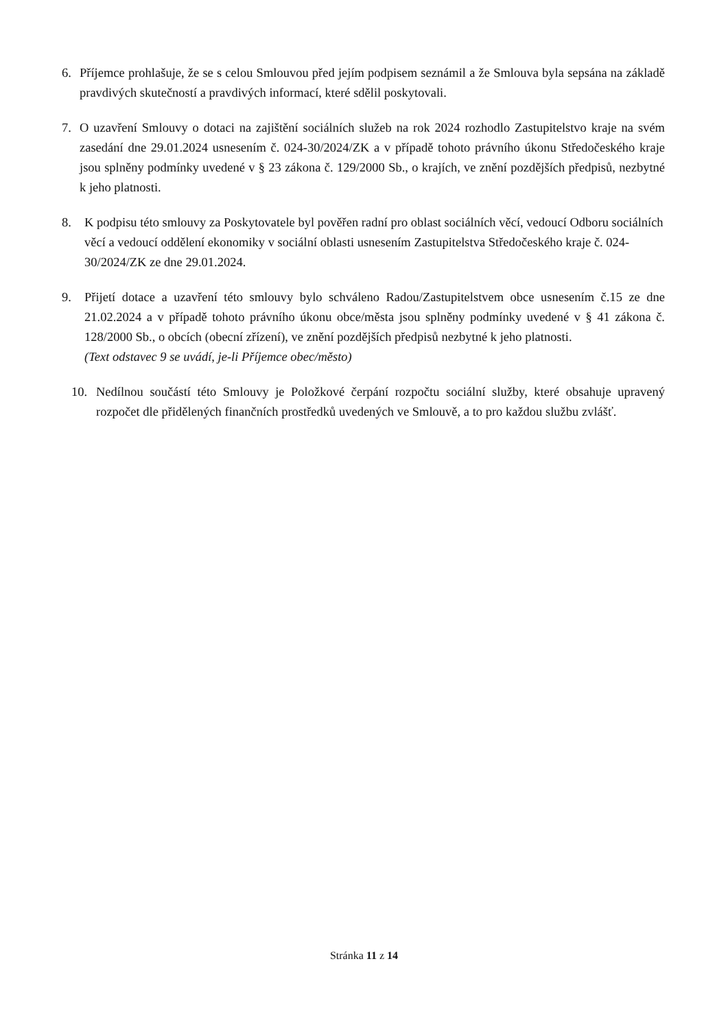6. Příjemce prohlašuje, že se s celou Smlouvou před jejím podpisem seznámil a že Smlouva byla sepsána na základě pravdivých skutečností a pravdivých informací, které sdělil poskytovali.
7. O uzavření Smlouvy o dotaci na zajištění sociálních služeb na rok 2024 rozhodlo Zastupitelstvo kraje na svém zasedání dne 29.01.2024 usnesením č. 024-30/2024/ZK a v případě tohoto právního úkonu Středočeského kraje jsou splněny podmínky uvedené v § 23 zákona č. 129/2000 Sb., o krajích, ve znění pozdějších předpisů, nezbytné k jeho platnosti.
8. K podpisu této smlouvy za Poskytovatele byl pověřen radní pro oblast sociálních věcí, vedoucí Odboru sociálních věcí a vedoucí oddělení ekonomiky v sociální oblasti usnesením Zastupitelstva Středočeského kraje č. 024-30/2024/ZK ze dne 29.01.2024.
9. Přijetí dotace a uzavření této smlouvy bylo schváleno Radou/Zastupitelstvem obce usnesením č.15 ze dne 21.02.2024 a v případě tohoto právního úkonu obce/města jsou splněny podmínky uvedené v § 41 zákona č. 128/2000 Sb., o obcích (obecní zřízení), ve znění pozdějších předpisů nezbytné k jeho platnosti.
(Text odstavec 9 se uvádí, je-li Příjemce obec/město)
10. Nedílnou součástí této Smlouvy je Položkové čerpání rozpočtu sociální služby, které obsahuje upravený rozpočet dle přidělených finančních prostředků uvedených ve Smlouvě, a to pro každou službu zvlášť.
Stránka 11 z 14